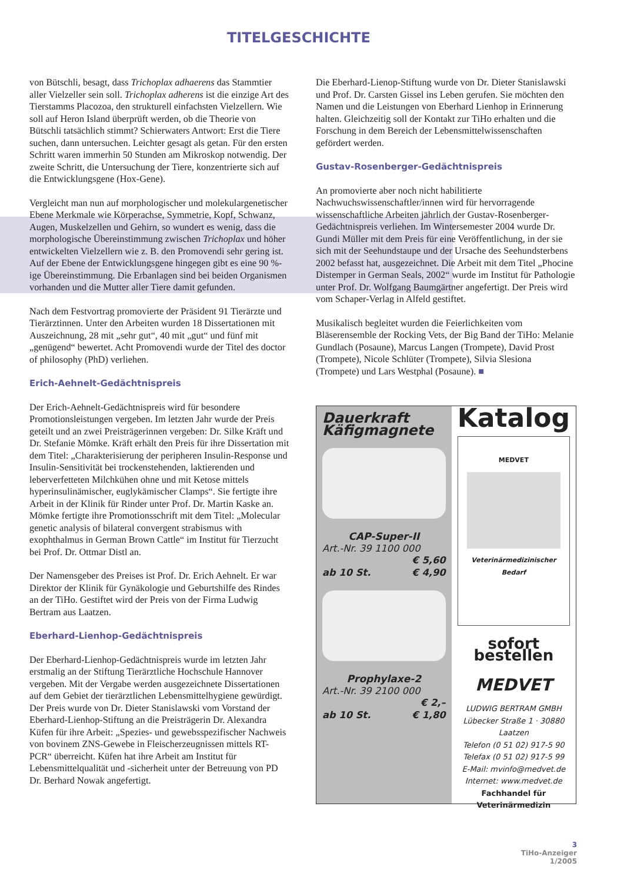TITELGESCHICHTE
von Bütschli, besagt, dass Trichoplax adhaerens das Stammtier aller Vielzeller sein soll. Trichoplax adherens ist die einzige Art des Tierstamms Placozoa, den strukturell einfachsten Vielzellern. Wie soll auf Heron Island überprüft werden, ob die Theorie von Bütschli tatsächlich stimmt? Schierwaters Antwort: Erst die Tiere suchen, dann untersuchen. Leichter gesagt als getan. Für den ersten Schritt waren immerhin 50 Stunden am Mikroskop notwendig. Der zweite Schritt, die Untersuchung der Tiere, konzentrierte sich auf die Entwicklungsgene (Hox-Gene).
Vergleicht man nun auf morphologischer und molekulargenetischer Ebene Merkmale wie Körperachse, Symmetrie, Kopf, Schwanz, Augen, Muskelzellen und Gehirn, so wundert es wenig, dass die morphologische Übereinstimmung zwischen Trichoplax und höher entwickelten Vielzellern wie z. B. den Promovendi sehr gering ist. Auf der Ebene der Entwicklungsgene hingegen gibt es eine 90 %-ige Übereinstimmung. Die Erbanlagen sind bei beiden Organismen vorhanden und die Mutter aller Tiere damit gefunden.
Nach dem Festvortrag promovierte der Präsident 91 Tierärzte und Tierärztinnen. Unter den Arbeiten wurden 18 Dissertationen mit Auszeichnung, 28 mit „sehr gut“, 40 mit „gut“ und fünf mit „genügend“ bewertet. Acht Promovendi wurde der Titel des doctor of philosophy (PhD) verliehen.
Erich-Aehnelt-Gedächtnispreis
Der Erich-Aehnelt-Gedächtnispreis wird für besondere Promotionsleistungen vergeben. Im letzten Jahr wurde der Preis geteilt und an zwei Preisträgerinnen vergeben: Dr. Silke Kräft und Dr. Stefanie Mömke. Kräft erhält den Preis für ihre Dissertation mit dem Titel: „Charakterisierung der peripheren Insulin-Response und Insulin-Sensitivität bei trockenstehenden, laktierenden und leberverfetteten Milchkühen ohne und mit Ketose mittels hyperinsulinämischer, euglykämischer Clamps“. Sie fertigte ihre Arbeit in der Klinik für Rinder unter Prof. Dr. Martin Kaske an. Mömke fertigte ihre Promotionsschrift mit dem Titel: „Molecular genetic analysis of bilateral convergent strabismus with exophthalmus in German Brown Cattle“ im Institut für Tierzucht bei Prof. Dr. Ottmar Distl an.
Der Namensgeber des Preises ist Prof. Dr. Erich Aehnelt. Er war Direktor der Klinik für Gynäkologie und Geburtshilfe des Rindes an der TiHo. Gestiftet wird der Preis von der Firma Ludwig Bertram aus Laatzen.
Eberhard-Lienhop-Gedächtnispreis
Der Eberhard-Lienhop-Gedächtnispreis wurde im letzten Jahr erstmalig an der Stiftung Tierärztliche Hochschule Hannover vergeben. Mit der Vergabe werden ausgezeichnete Dissertationen auf dem Gebiet der tierärztlichen Lebensmittelhygiene gewürdigt. Der Preis wurde von Dr. Dieter Stanislawski vom Vorstand der Eberhard-Lienhop-Stiftung an die Preisträgerin Dr. Alexandra Küfen für ihre Arbeit: „Spezies- und gewebsspezifischer Nachweis von bovinem ZNS-Gewebe in Fleischerzeugnissen mittels RT-PCR“ überreicht. Küfen hat ihre Arbeit am Institut für Lebensmittelqualität und -sicherheit unter der Betreuung von PD Dr. Berhard Nowak angefertigt.
Die Eberhard-Lienop-Stiftung wurde von Dr. Dieter Stanislawski und Prof. Dr. Carsten Gissel ins Leben gerufen. Sie möchten den Namen und die Leistungen von Eberhard Lienhop in Erinnerung halten. Gleichzeitig soll der Kontakt zur TiHo erhalten und die Forschung in dem Bereich der Lebensmittelwissenschaften gefördert werden.
Gustav-Rosenberger-Gedächtnispreis
An promovierte aber noch nicht habilitierte Nachwuchswissenschaftler/innen wird für hervorragende wissenschaftliche Arbeiten jährlich der Gustav-Rosenberger-Gedächtnispreis verliehen. Im Wintersemester 2004 wurde Dr. Gundi Müller mit dem Preis für eine Veröffentlichung, in der sie sich mit der Seehundstaupe und der Ursache des Seehundsterbens 2002 befasst hat, ausgezeichnet. Die Arbeit mit dem Titel „Phocine Distemper in German Seals, 2002“ wurde im Institut für Pathologie unter Prof. Dr. Wolfgang Baumgärtner angefertigt. Der Preis wird vom Schaper-Verlag in Alfeld gestiftet.
Musikalisch begleitet wurden die Feierlichkeiten vom Bläserensemble der Rocking Vets, der Big Band der TiHo: Melanie Gundlach (Posaune), Marcus Langen (Trompete), David Prost (Trompete), Nicole Schlüter (Trompete), Silvia Slesiona (Trompete) und Lars Westphal (Posaune). ■
Dauerkraft
Käfigmagnete
CAP-Super-II
Art.-Nr. 39 1100 000
€ 5,60
ab 10 St. € 4,90
Prophylaxe-2
Art.-Nr. 39 2100 000
€ 2,–
ab 10 St. € 1,80
Katalog
MEDVET
Veterinärmedizinischer Bedarf
sofort bestellen
MEDVET
LUDWIG BERTRAM GMBH
Lübecker Straße 1 · 30880 Laatzen
Telefon (0 51 02) 917-5 90
Telefax (0 51 02) 917-5 99
E-Mail: mvinfo@medvet.de
Internet: www.medvet.de
Fachhandel für Veterinärmedizin
3
TiHo-Anzeiger
1/2005